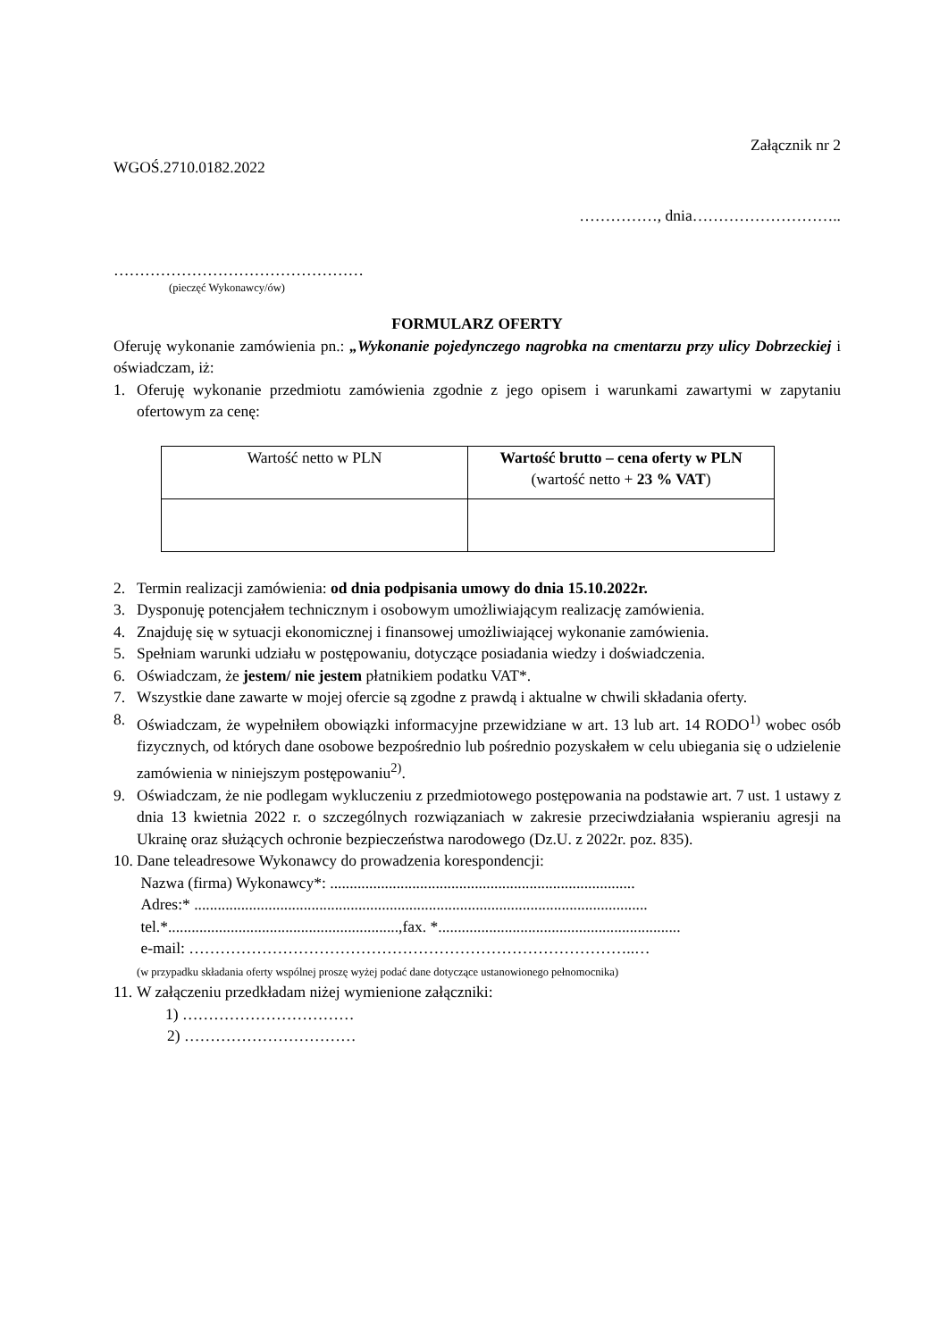Załącznik nr 2
WGOŚ.2710.0182.2022
……………, dnia………………………..
…………………………………………
(pieczęć Wykonawcy/ów)
FORMULARZ OFERTY
Oferuję wykonanie zamówienia pn.: „Wykonanie pojedynczego nagrobka na cmentarzu przy ulicy Dobrzeckiej i oświadczam, iż:
1. Oferuję wykonanie przedmiotu zamówienia zgodnie z jego opisem i warunkami zawartymi w zapytaniu ofertowym za cenę:
| Wartość netto w PLN | Wartość brutto – cena oferty w PLN (wartość netto + 23 % VAT ) |
2. Termin realizacji zamówienia: od dnia podpisania umowy do dnia 15.10.2022r.
3. Dysponuję potencjałem technicznym i osobowym umożliwiającym realizację zamówienia.
4. Znajduję się w sytuacji ekonomicznej i finansowej umożliwiającej wykonanie zamówienia.
5. Spełniam warunki udziału w postępowaniu, dotyczące posiadania wiedzy i doświadczenia.
6. Oświadczam, że jestem/ nie jestem płatnikiem podatku VAT*.
7. Wszystkie dane zawarte w mojej ofercie są zgodne z prawdą i aktualne w chwili składania oferty.
8. Oświadczam, że wypełniłem obowiązki informacyjne przewidziane w art. 13 lub art. 14 RODO<sup>1)</sup> wobec osób fizycznych, od których dane osobowe bezpośrednio lub pośrednio pozyskałem w celu ubiegania się o udzielenie zamówienia w niniejszym postępowaniu<sup>2)</sup>.
9. Oświadczam, że nie podlegam wykluczeniu z przedmiotowego postępowania na podstawie art. 7 ust. 1 ustawy z dnia 13 kwietnia 2022 r. o szczególnych rozwiązaniach w zakresie przeciwdziałania wspieraniu agresji na Ukrainę oraz służących ochronie bezpieczeństwa narodowego (Dz.U. z 2022r. poz. 835).
10. Dane teleadresowe Wykonawcy do prowadzenia korespondencji:
Nazwa (firma) Wykonawcy*: ..............................................................................
Adres:* ....................................................................................................................
tel.*...........................................................,fax. *..............................................................
e-mail: …………………………………………………………………………..…
(w przypadku składania oferty wspólnej proszę wyżej podać dane dotyczące ustanowionego pełnomocnika)
11. W załączeniu przedkładam niżej wymienione załączniki:
1) ……………………………
2) ……………………………